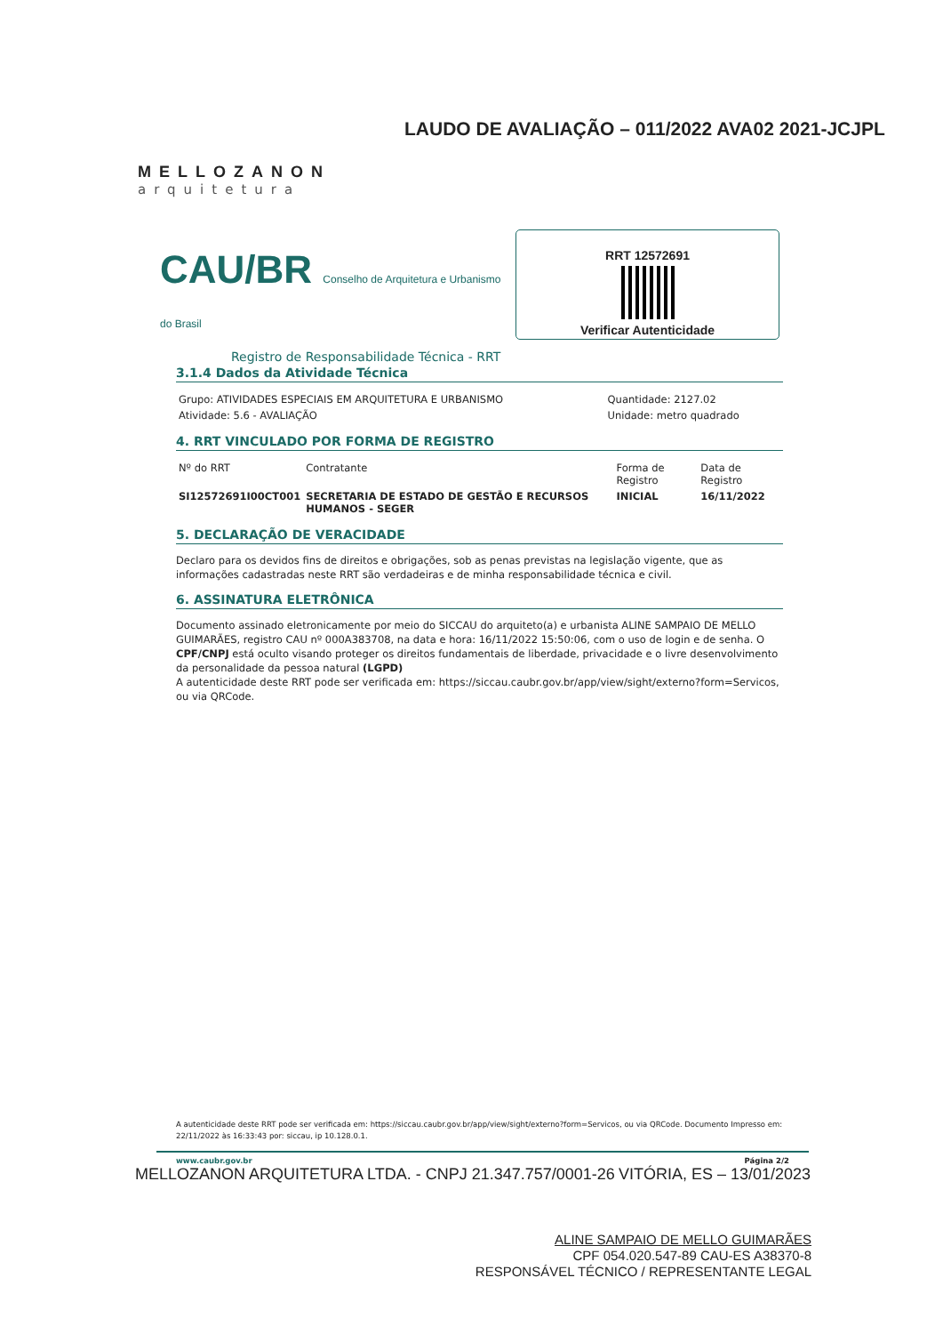MELLOZANON
arquitetura
LAUDO DE AVALIAÇÃO – 011/2022 AVA02 2021-JCJPL
CAU/BR Conselho de Arquitetura e Urbanismo do Brasil
Registro de Responsabilidade Técnica - RRT
RRT 12572691
Verificar Autenticidade
3.1.4 Dados da Atividade Técnica
| Grupo: ATIVIDADES ESPECIAIS EM ARQUITETURA E URBANISMO | Quantidade: 2127.02 |
| Atividade: 5.6 - AVALIAÇÃO | Unidade: metro quadrado |
4. RRT VINCULADO POR FORMA DE REGISTRO
| Nº do RRT | Contratante | Forma de Registro | Data de Registro |
| --- | --- | --- | --- |
| SI12572691I00CT001 | SECRETARIA DE ESTADO DE GESTÃO E RECURSOS HUMANOS - SEGER | INICIAL | 16/11/2022 |
5. DECLARAÇÃO DE VERACIDADE
Declaro para os devidos fins de direitos e obrigações, sob as penas previstas na legislação vigente, que as informações cadastradas neste RRT são verdadeiras e de minha responsabilidade técnica e civil.
6. ASSINATURA ELETRÔNICA
Documento assinado eletronicamente por meio do SICCAU do arquiteto(a) e urbanista ALINE SAMPAIO DE MELLO GUIMARÃES, registro CAU nº 000A383708, na data e hora: 16/11/2022 15:50:06, com o uso de login e de senha. O CPF/CNPJ está oculto visando proteger os direitos fundamentais de liberdade, privacidade e o livre desenvolvimento da personalidade da pessoa natural (LGPD)
A autenticidade deste RRT pode ser verificada em: https://siccau.caubr.gov.br/app/view/sight/externo?form=Servicos, ou via QRCode.
A autenticidade deste RRT pode ser verificada em: https://siccau.caubr.gov.br/app/view/sight/externo?form=Servicos, ou via QRCode. Documento Impresso em: 22/11/2022 às 16:33:43 por: siccau, ip 10.128.0.1.
www.caubr.gov.br Página 2/2
MELLOZANON ARQUITETURA LTDA. - CNPJ 21.347.757/0001-26 VITÓRIA, ES – 13/01/2023
ALINE SAMPAIO DE MELLO GUIMARÃES
CPF 054.020.547-89 CAU-ES A38370-8
RESPONSÁVEL TÉCNICO / REPRESENTANTE LEGAL